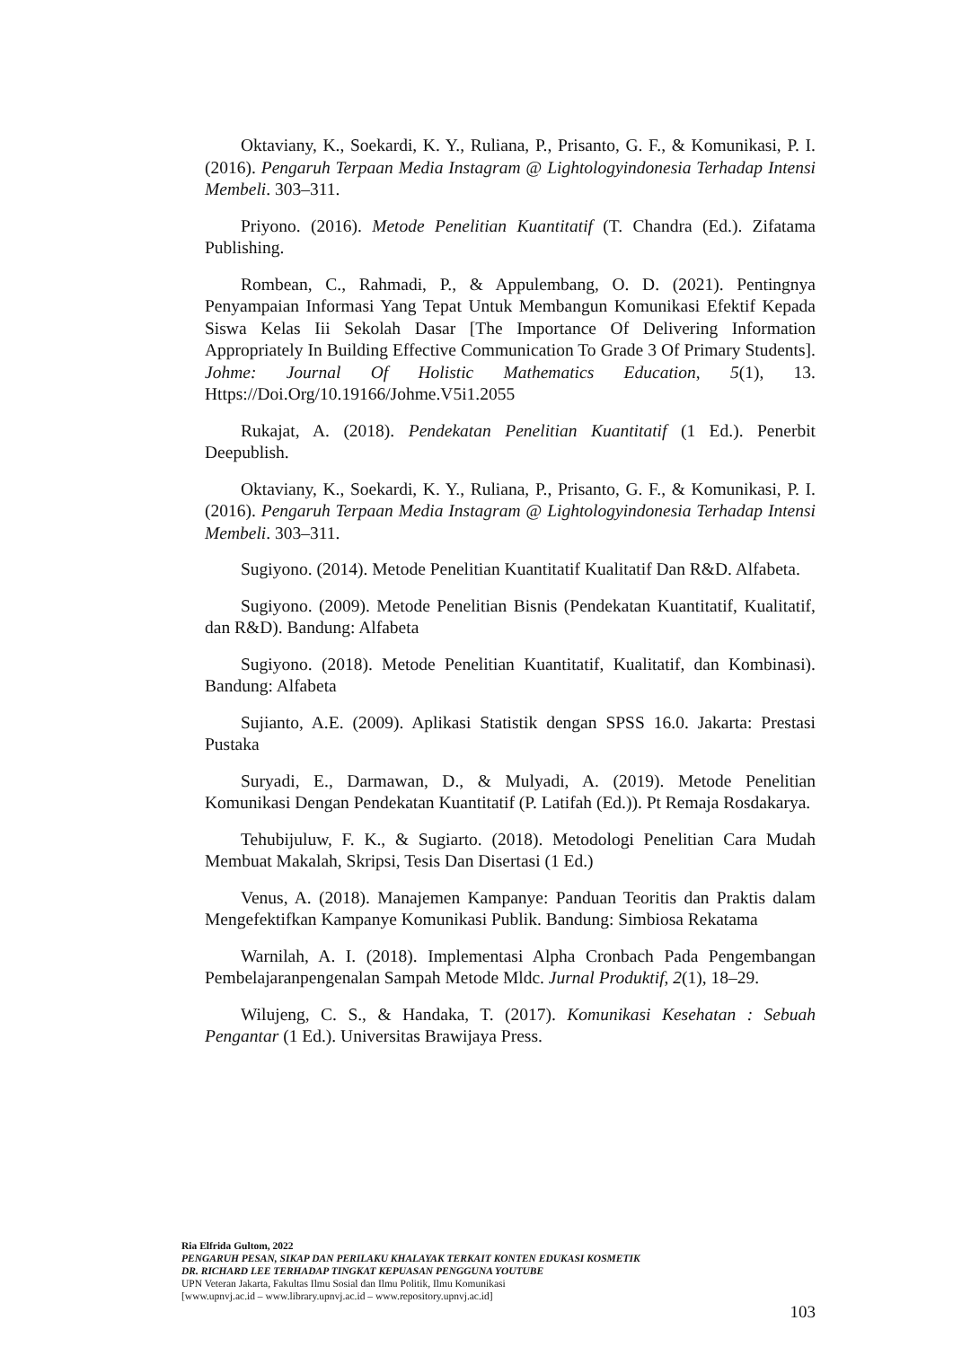Oktaviany, K., Soekardi, K. Y., Ruliana, P., Prisanto, G. F., & Komunikasi, P. I. (2016). Pengaruh Terpaan Media Instagram @ Lightologyindonesia Terhadap Intensi Membeli. 303–311.
Priyono. (2016). Metode Penelitian Kuantitatif (T. Chandra (Ed.). Zifatama Publishing.
Rombean, C., Rahmadi, P., & Appulembang, O. D. (2021). Pentingnya Penyampaian Informasi Yang Tepat Untuk Membangun Komunikasi Efektif Kepada Siswa Kelas Iii Sekolah Dasar [The Importance Of Delivering Information Appropriately In Building Effective Communication To Grade 3 Of Primary Students]. Johme: Journal Of Holistic Mathematics Education, 5(1), 13. Https://Doi.Org/10.19166/Johme.V5i1.2055
Rukajat, A. (2018). Pendekatan Penelitian Kuantitatif (1 Ed.). Penerbit Deepublish.
Oktaviany, K., Soekardi, K. Y., Ruliana, P., Prisanto, G. F., & Komunikasi, P. I. (2016). Pengaruh Terpaan Media Instagram @ Lightologyindonesia Terhadap Intensi Membeli. 303–311.
Sugiyono. (2014). Metode Penelitian Kuantitatif Kualitatif Dan R&D. Alfabeta.
Sugiyono. (2009). Metode Penelitian Bisnis (Pendekatan Kuantitatif, Kualitatif, dan R&D). Bandung: Alfabeta
Sugiyono. (2018). Metode Penelitian Kuantitatif, Kualitatif, dan Kombinasi). Bandung: Alfabeta
Sujianto, A.E. (2009). Aplikasi Statistik dengan SPSS 16.0. Jakarta: Prestasi Pustaka
Suryadi, E., Darmawan, D., & Mulyadi, A. (2019). Metode Penelitian Komunikasi Dengan Pendekatan Kuantitatif (P. Latifah (Ed.)). Pt Remaja Rosdakarya.
Tehubijuluw, F. K., & Sugiarto. (2018). Metodologi Penelitian Cara Mudah Membuat Makalah, Skripsi, Tesis Dan Disertasi (1 Ed.)
Venus, A. (2018). Manajemen Kampanye: Panduan Teoritis dan Praktis dalam Mengefektifkan Kampanye Komunikasi Publik. Bandung: Simbiosa Rekatama
Warnilah, A. I. (2018). Implementasi Alpha Cronbach Pada Pengembangan Pembelajaranpengenalan Sampah Metode Mldc. Jurnal Produktif, 2(1), 18–29.
Wilujeng, C. S., & Handaka, T. (2017). Komunikasi Kesehatan : Sebuah Pengantar (1 Ed.). Universitas Brawijaya Press.
Ria Elfrida Gultom, 2022
PENGARUH PESAN, SIKAP DAN PERILAKU KHALAYAK TERKAIT KONTEN EDUKASI KOSMETIK
DR. RICHARD LEE TERHADAP TINGKAT KEPUASAN PENGGUNA YOUTUBE
UPN Veteran Jakarta, Fakultas Ilmu Sosial dan Ilmu Politik, Ilmu Komunikasi
[www.upnvj.ac.id – www.library.upnvj.ac.id – www.repository.upnvj.ac.id]
103